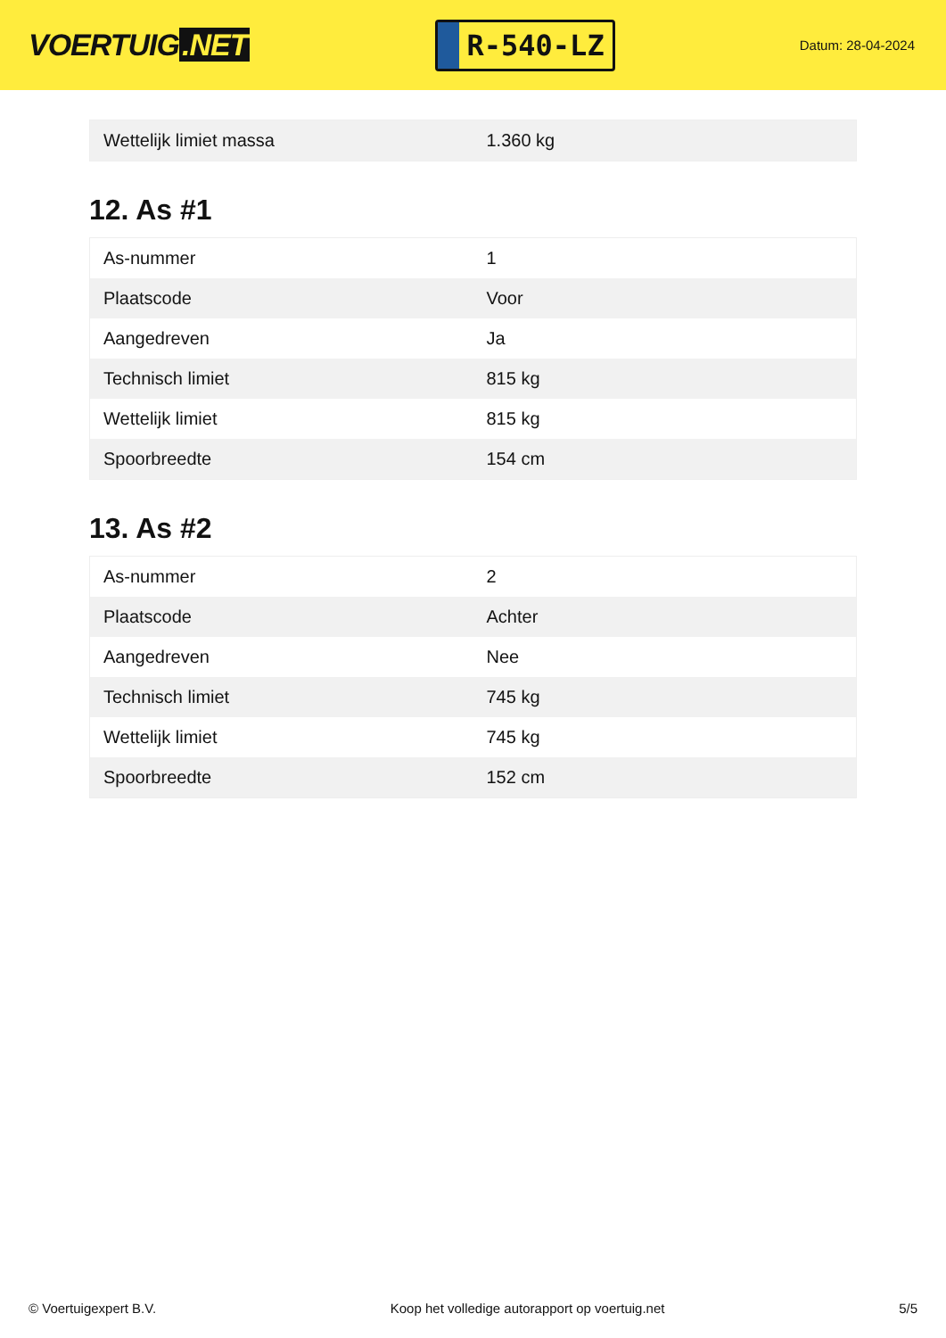VOERTUIG.NET
R-540-LZ
Datum: 28-04-2024
| Wettelijk limiet massa | 1.360 kg |
12. As #1
| As-nummer | 1 |
| Plaatscode | Voor |
| Aangedreven | Ja |
| Technisch limiet | 815 kg |
| Wettelijk limiet | 815 kg |
| Spoorbreedte | 154 cm |
13. As #2
| As-nummer | 2 |
| Plaatscode | Achter |
| Aangedreven | Nee |
| Technisch limiet | 745 kg |
| Wettelijk limiet | 745 kg |
| Spoorbreedte | 152 cm |
© Voertuigexpert B.V. Koop het volledige autorapport op voertuig.net 5/5